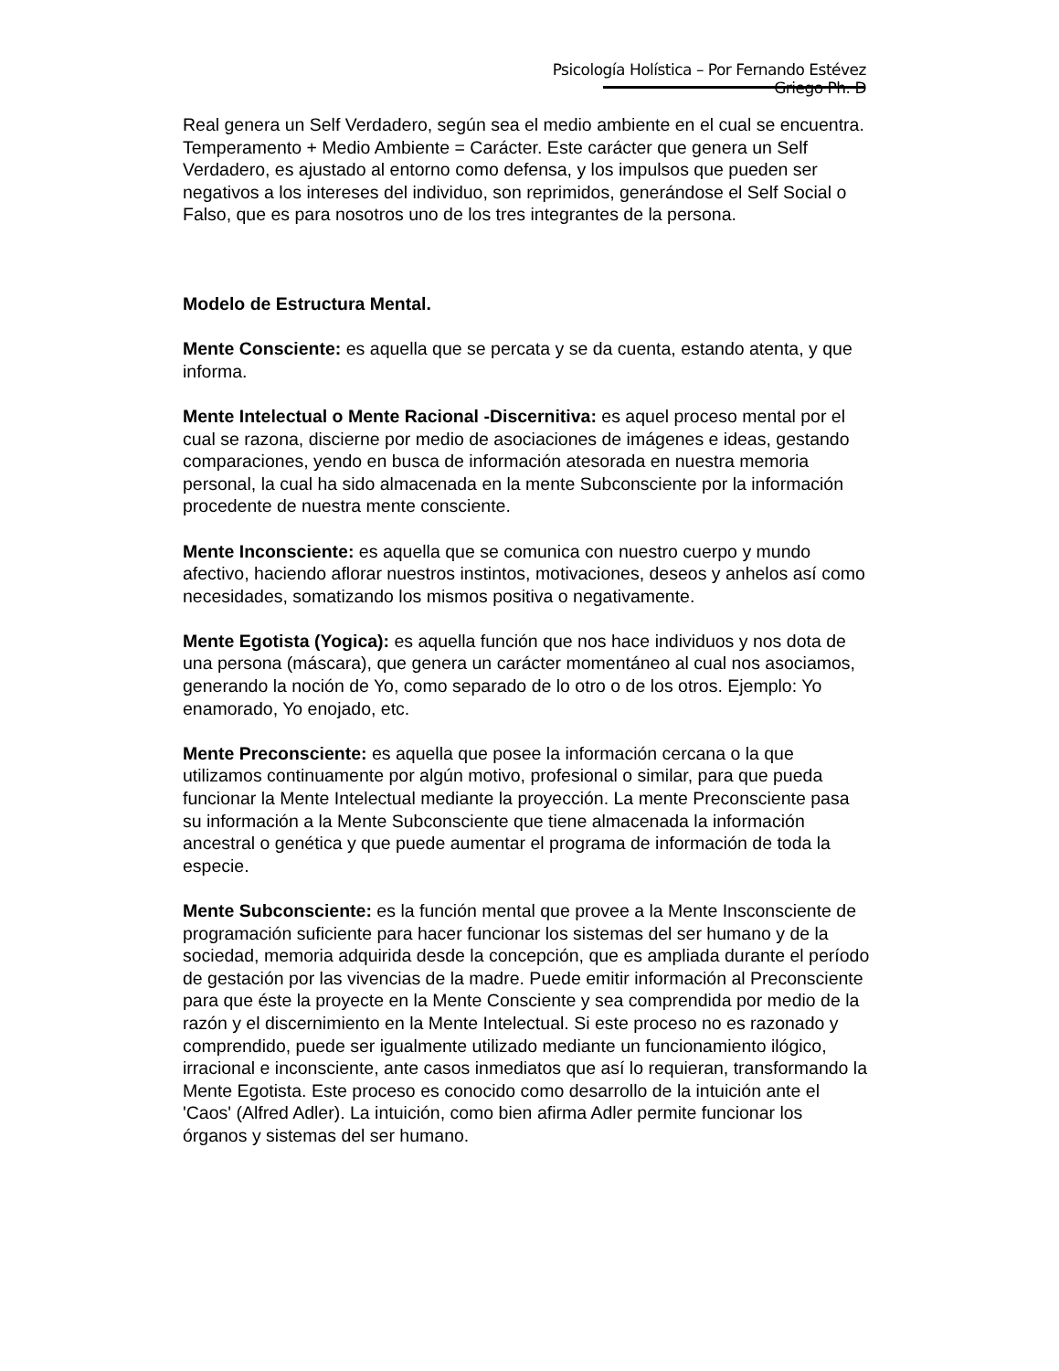Psicología Holística – Por Fernando Estévez Griego Ph. D
Real genera un Self Verdadero, según sea el medio ambiente en el cual se encuentra. Temperamento + Medio Ambiente = Carácter. Este carácter que genera un Self Verdadero, es ajustado al entorno como defensa, y los impulsos que pueden ser negativos a los intereses del individuo, son reprimidos, generándose el Self Social o Falso, que es para nosotros uno de los tres integrantes de la persona.
Modelo de Estructura Mental.
Mente Consciente: es aquella que se percata y se da cuenta, estando atenta, y que informa.
Mente Intelectual o Mente Racional -Discernitiva: es aquel proceso mental por el cual se razona, discierne por medio de asociaciones de imágenes e ideas, gestando comparaciones, yendo en busca de información atesorada en nuestra memoria personal, la cual ha sido almacenada en la mente Subconsciente por la información procedente de nuestra mente consciente.
Mente Inconsciente: es aquella que se comunica con nuestro cuerpo y mundo afectivo, haciendo aflorar nuestros instintos, motivaciones, deseos y anhelos así como necesidades, somatizando los mismos positiva o negativamente.
Mente Egotista (Yogica): es aquella función que nos hace individuos y nos dota de una persona (máscara), que genera un carácter momentáneo al cual nos asociamos, generando la noción de Yo, como separado de lo otro o de los otros. Ejemplo: Yo enamorado, Yo enojado, etc.
Mente Preconsciente: es aquella que posee la información cercana o la que utilizamos continuamente por algún motivo, profesional o similar, para que pueda funcionar la Mente Intelectual mediante la proyección. La mente Preconsciente pasa su información a la Mente Subconsciente que tiene almacenada la información ancestral o genética y que puede aumentar el programa de información de toda la especie.
Mente Subconsciente: es la función mental que provee a la Mente Insconsciente de programación suficiente para hacer funcionar los sistemas del ser humano y de la sociedad, memoria adquirida desde la concepción, que es ampliada durante el período de gestación por las vivencias de la madre. Puede emitir información al Preconsciente para que éste la proyecte en la Mente Consciente y sea comprendida por medio de la razón y el discernimiento en la Mente Intelectual. Si este proceso no es razonado y comprendido, puede ser igualmente utilizado mediante un funcionamiento ilógico, irracional e inconsciente, ante casos inmediatos que así lo requieran, transformando la Mente Egotista. Este proceso es conocido como desarrollo de la intuición ante el 'Caos' (Alfred Adler). La intuición, como bien afirma Adler permite funcionar los órganos y sistemas del ser humano.